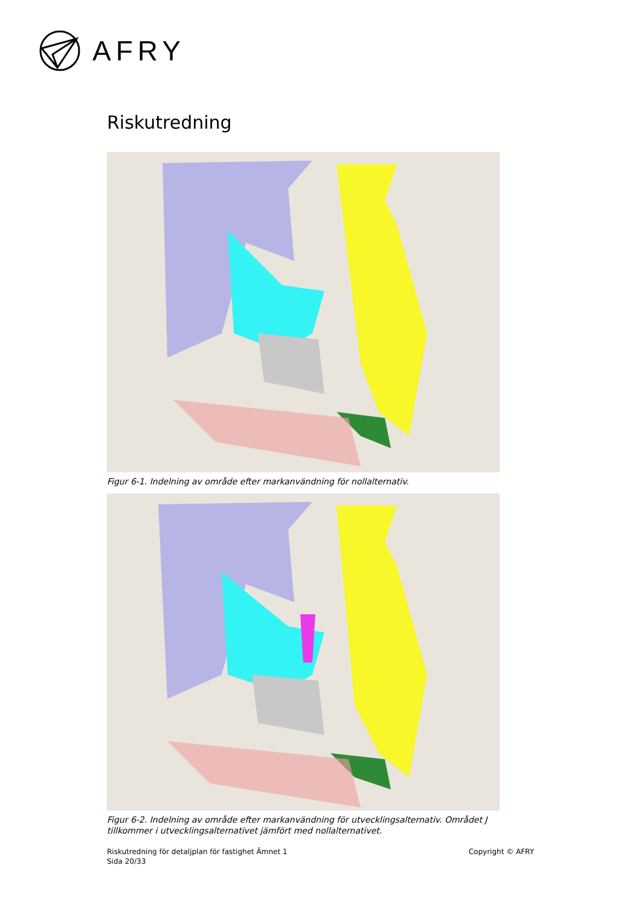AFRY
Riskutredning
Figur 6-1. Indelning av område efter markanvändning för nollalternativ.
Figur 6-2. Indelning av område efter markanvändning för utvecklingsalternativ. Området J tillkommer i utvecklingsalternativet jämfört med nollalternativet.
Riskutredning för detaljplan för fastighet Ämnet 1
Sida 20/33
Copyright © AFRY